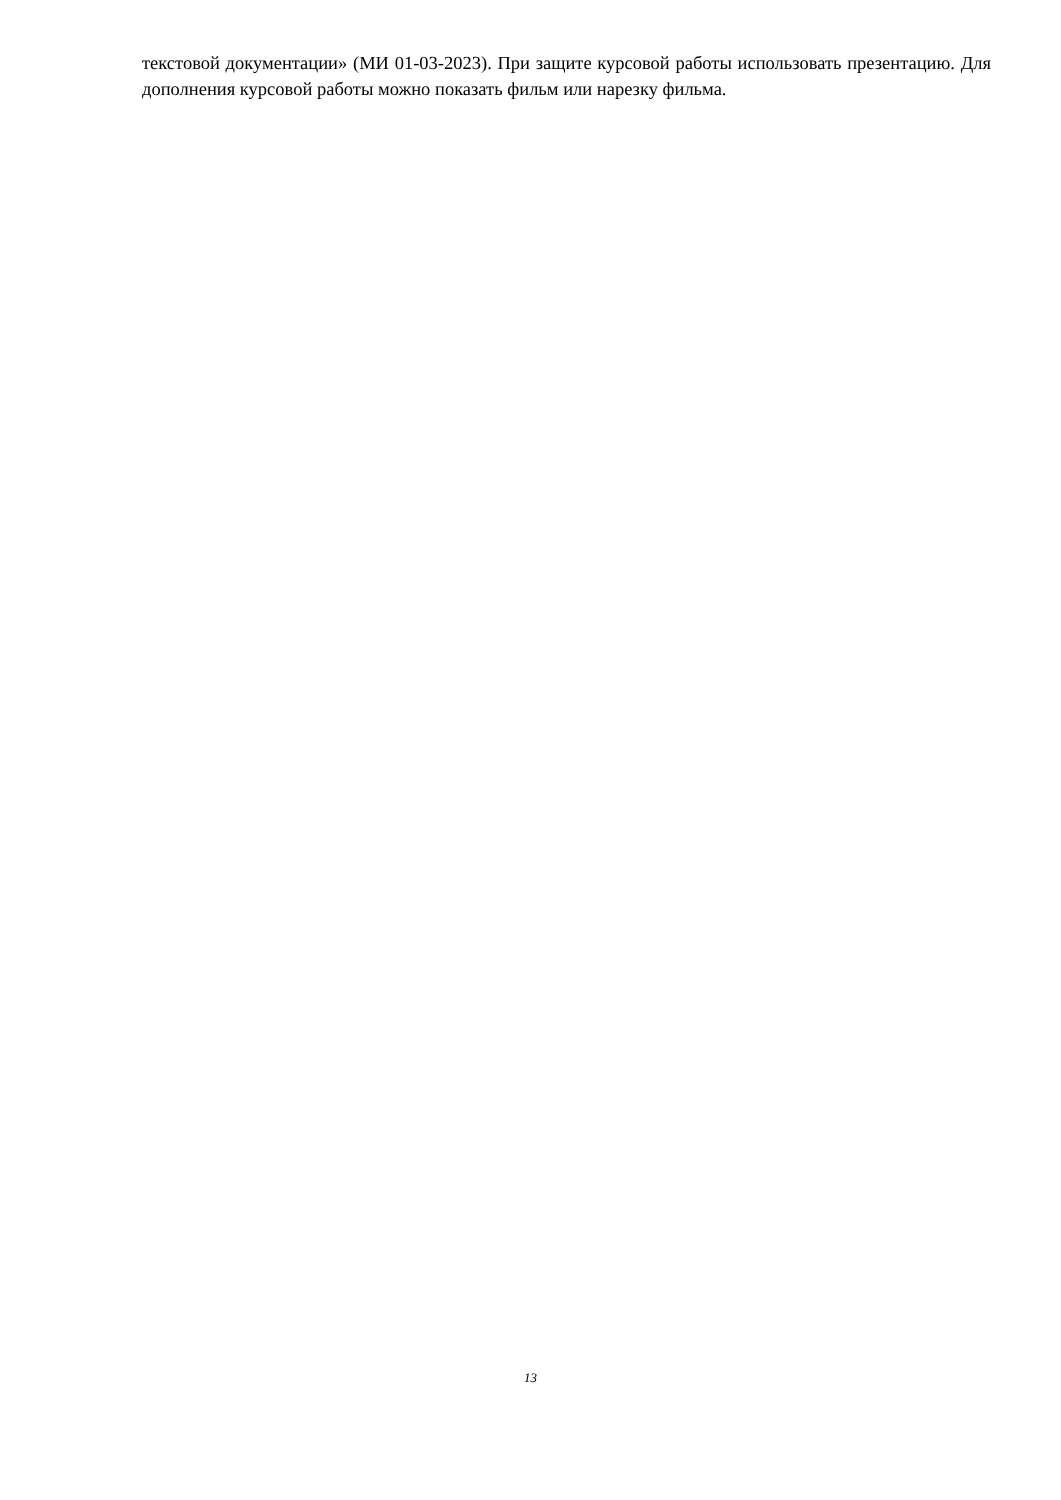текстовой документации» (МИ 01-03-2023). При защите курсовой работы использовать презентацию. Для дополнения курсовой работы можно показать фильм или нарезку фильма.
13